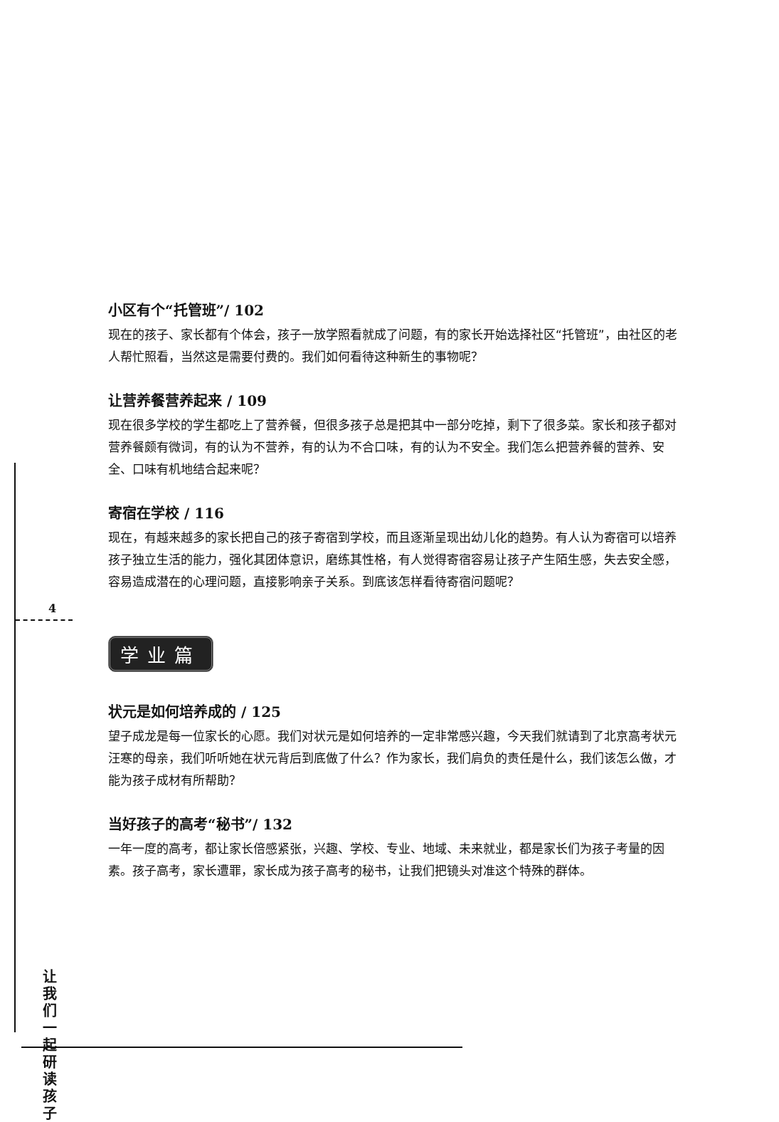4
让我们一起研读孩子
小区有个“托管班”/ 102
现在的孩子、家长都有个体会，孩子一放学照看就成了问题，有的家长开始选择社区“托管班”，由社区的老人帮忙照看，当然这是需要付费的。我们如何看待这种新生的事物呢？
让营养餐营养起来 / 109
现在很多学校的学生都吃上了营养餐，但很多孩子总是把其中一部分吃掉，剩下了很多菜。家长和孩子都对营养餐颇有微词，有的认为不营养，有的认为不合口味，有的认为不安全。我们怎么把营养餐的营养、安全、口味有机地结合起来呢？
寄宿在学校 / 116
现在，有越来越多的家长把自己的孩子寄宿到学校，而且逐渐呈现出幼儿化的趋势。有人认为寄宿可以培养孩子独立生活的能力，强化其团体意识，磨练其性格，有人觉得寄宿容易让孩子产生陌生感，失去安全感，容易造成潜在的心理问题，直接影响亲子关系。到底该怎样看待寄宿问题呢？
学业篇
状元是如何培养成的 / 125
望子成龙是每一位家长的心愿。我们对状元是如何培养的一定非常感兴趣，今天我们就请到了北京高考状元汪寒的母亲，我们听听她在状元背后到底做了什么？作为家长，我们肩负的责任是什么，我们该怎么做，才能为孩子成材有所帮助？
当好孩子的高考“秘书”/ 132
一年一度的高考，都让家长倍感紧张，兴趣、学校、专业、地域、未来就业，都是家长们为孩子考量的因素。孩子高考，家长遭罪，家长成为孩子高考的秘书，让我们把镜头对准这个特殊的群体。